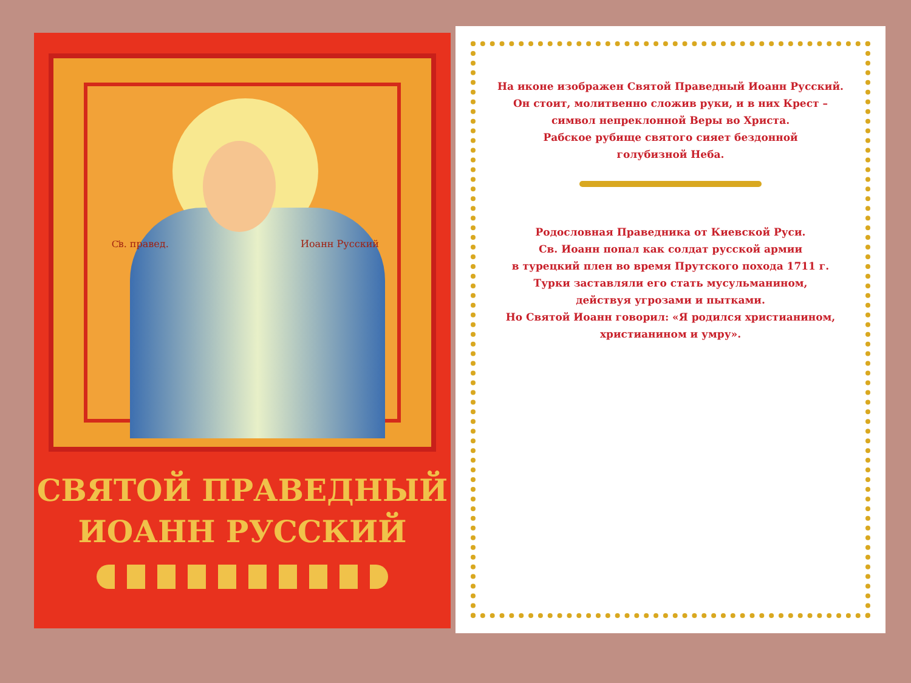С҃в. правед. Иоанн Русский
СВЯТОЙ ПРАВЕДНЫЙ
ИОАНН РУССКИЙ
На иконе изображен Святой Праведный Иоанн Русский.
Он стоит, молитвенно сложив руки, и в них Крест –
символ непреклонной Веры во Христа.
Рабское рубище святого сияет бездонной
голубизной Неба.
Родословная Праведника от Киевской Руси.
Св. Иоанн попал как солдат русской армии
в турецкий плен во время Прутского похода 1711 г.
Турки заставляли его стать мусульманином,
действуя угрозами и пытками.
Но Святой Иоанн говорил: «Я родился христианином,
христианином и умру».